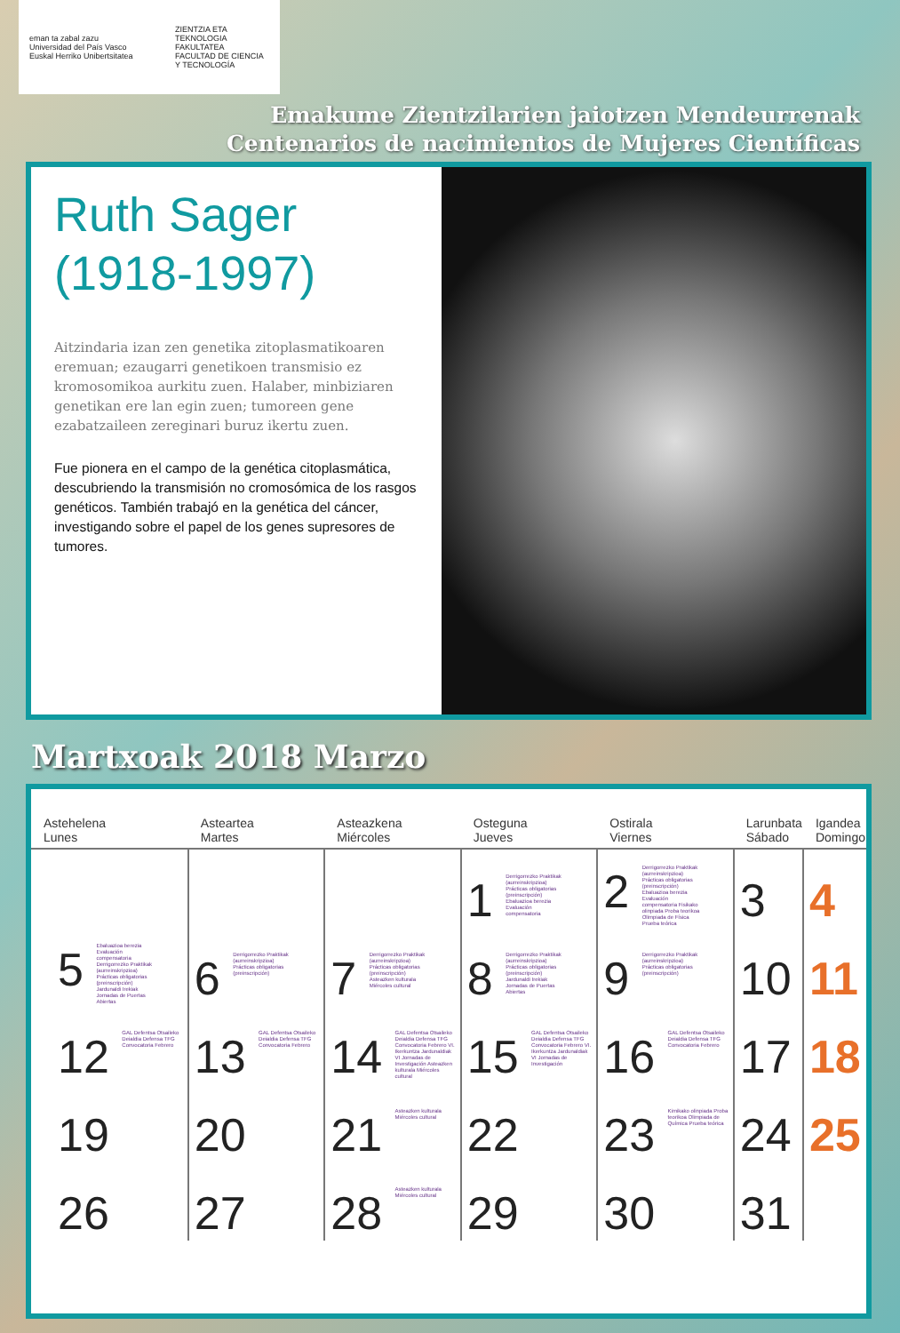eman ta zabal zazu
Universidad del País Vasco Euskal Herriko Unibertsitatea
ZIENTZIA ETA TEKNOLOGIA FAKULTATEA
FACULTAD DE CIENCIA Y TECNOLOGÍA
Emakume Zientzilarien jaiotzen Mendeurrenak
Centenarios de nacimientos de Mujeres Científicas
Ruth Sager
(1918-1997)
Aitzindaria izan zen genetika zitoplasmatikoaren eremuan; ezaugarri genetikoen transmisio ez kromosomikoa aurkitu zuen. Halaber, minbiziaren genetikan ere lan egin zuen; tumoreen gene ezabatzaileen zereginari buruz ikertu zuen.
Fue pionera en el campo de la genética citoplasmática, descubriendo la transmisión no cromosómica de los rasgos genéticos. También trabajó en la genética del cáncer, investigando sobre el papel de los genes supresores de tumores.
Martxoak 2018 Marzo
| Astehelena Lunes | Asteartea Martes | Asteazkena Miércoles | Osteguna Jueves | Ostirala Viernes | Larunbata Sábado | Igandea Domingo |
| --- | --- | --- | --- | --- | --- | --- |
| | | | 1 Derrigorrezko Praktikak (aurreinskripzioa) Prácticas obligatorias (preinscripción) Ebaluazioa berezia Evaluación compensatoria | 2 Derrigorrezko Praktikak (aurreinskripzioa) Prácticas obligatorias (preinscripción) Ebaluazioa berezia Evaluación compensatoria Fisikako olinpiada Proba teorikoa Olimpiada de Física Prueba teórica | 3 | 4 |
| 5 Ebaluazioa berezia Evaluación compensatoria Derrigorrezko Praktikak (aurreinskripzioa) Prácticas obligatorias (preinscripción) Jardunaldi Irekiak Jornadas de Puertas Abiertas | 6 Derrigorrezko Praktikak (aurreinskripzioa) Prácticas obligatorias (preinscripción) | 7 Derrigorrezko Praktikak (aurreinskripzioa) Prácticas obligatorias (preinscripción) Asteazken kulturala Miércoles cultural | 8 Derrigorrezko Praktikak (aurreinskripzioa) Prácticas obligatorias (preinscripción) Jardunaldi Irekiak Jornadas de Puertas Abiertas | 9 Derrigorrezko Praktikak (aurreinskripzioa) Prácticas obligatorias (preinscripción) | 10 | 11 |
| 12 GAL Defentsa Otsaileko Deialdia Defensa TFG Convocatoria Febrero | 13 GAL Defentsa Otsaileko Deialdia Defensa TFG Convocatoria Febrero | 14 GAL Defentsa Otsaileko Deialdia Defensa TFG Convocatoria Febrero VI. Ikerkuntza Jardunaldiak VI Jornadas de Investigación Asteazken kulturala Miércoles cultural | 15 GAL Defentsa Otsaileko Deialdia Defensa TFG Convocatoria Febrero VI. Ikerkuntza Jardunaldiak VI Jornadas de Investigación | 16 GAL Defentsa Otsaileko Deialdia Defensa TFG Convocatoria Febrero | 17 | 18 |
| 19 | 20 | 21 Asteazken kulturala Miércoles cultural | 22 | 23 Kimikako olinpiada Proba teorikoa Olimpiada de Química Prueba teórica | 24 | 25 |
| 26 | 27 | 28 Asteazken kulturala Miércoles cultural | 29 | 30 | 31 | |